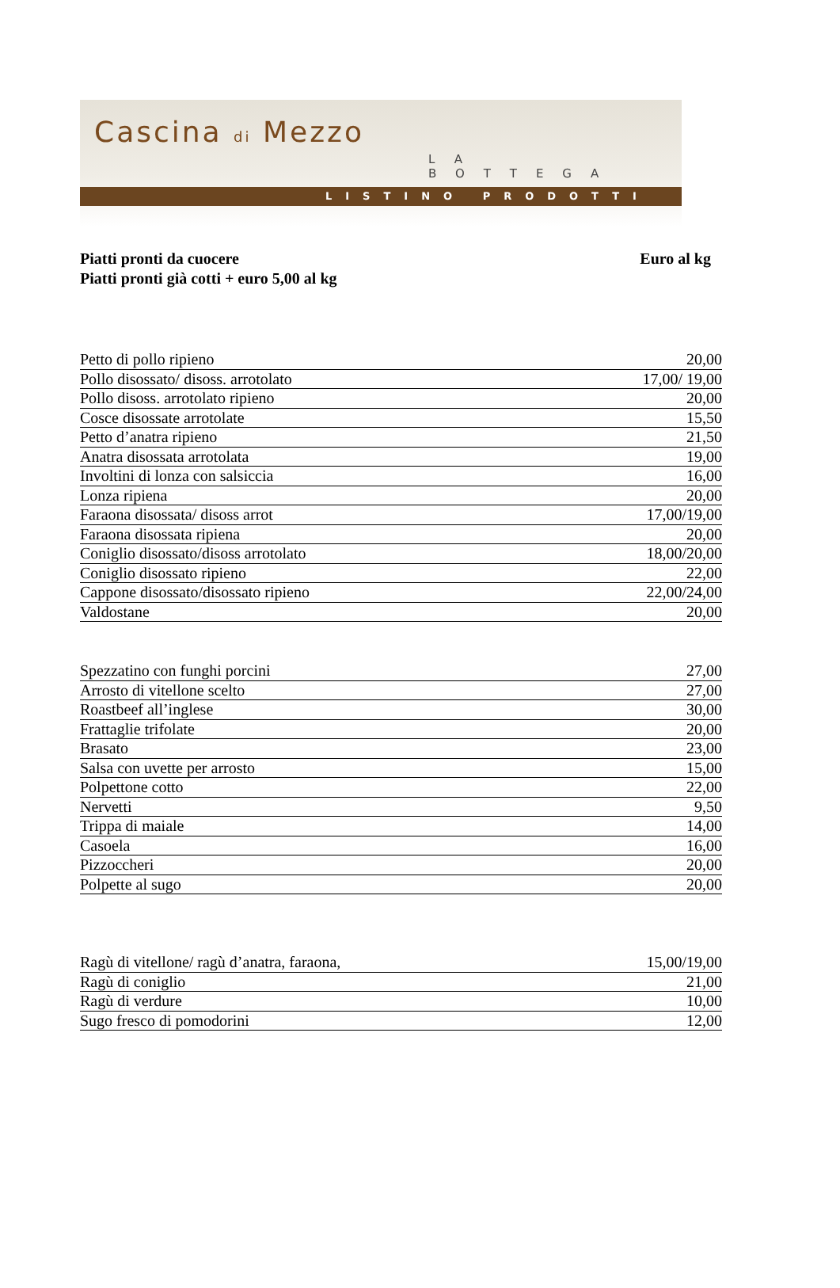Cascina di Mezzo
LA BOTTEGA
LISTINO PRODOTTI
Piatti pronti da cuocere Euro al kg
Piatti pronti già cotti + euro 5,00 al kg
| Petto di pollo ripieno | 20,00 |
| Pollo disossato/ disoss. arrotolato | 17,00/ 19,00 |
| Pollo disoss. arrotolato ripieno | 20,00 |
| Cosce disossate arrotolate | 15,50 |
| Petto d’anatra ripieno | 21,50 |
| Anatra disossata arrotolata | 19,00 |
| Involtini di lonza con salsiccia | 16,00 |
| Lonza ripiena | 20,00 |
| Faraona disossata/ disoss arrot | 17,00/19,00 |
| Faraona disossata ripiena | 20,00 |
| Coniglio disossato/disoss arrotolato | 18,00/20,00 |
| Coniglio disossato ripieno | 22,00 |
| Cappone disossato/disossato ripieno | 22,00/24,00 |
| Valdostane | 20,00 |
| Spezzatino con funghi porcini | 27,00 |
| Arrosto di vitellone scelto | 27,00 |
| Roastbeef all’inglese | 30,00 |
| Frattaglie trifolate | 20,00 |
| Brasato | 23,00 |
| Salsa con uvette per arrosto | 15,00 |
| Polpettone cotto | 22,00 |
| Nervetti | 9,50 |
| Trippa di maiale | 14,00 |
| Casoela | 16,00 |
| Pizzoccheri | 20,00 |
| Polpette al sugo | 20,00 |
| Ragù di vitellone/ ragù d’anatra, faraona, | 15,00/19,00 |
| Ragù di coniglio | 21,00 |
| Ragù di verdure | 10,00 |
| Sugo fresco di pomodorini | 12,00 |